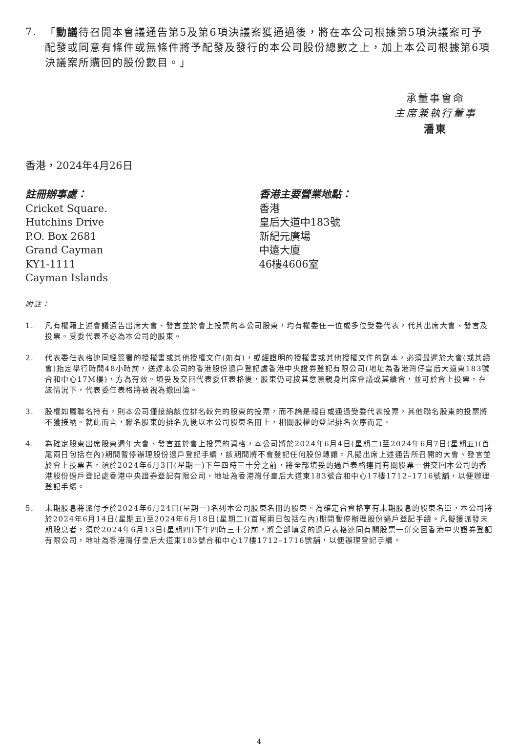7. 「動議待召開本會議通告第5及第6項決議案獲通過後，將在本公司根據第5項決議案可予配發或同意有條件或無條件將予配發及發行的本公司股份總數之上，加上本公司根據第6項決議案所購回的股份數目。」
承董事會命
主席兼執行董事
潘東
香港，2024年4月26日
註冊辦事處：
Cricket Square.
Hutchins Drive
P.O. Box 2681
Grand Cayman
KY1-1111
Cayman Islands
香港主要營業地點：
香港
皇后大道中183號
新紀元廣場
中遠大廈
46樓4606室
附註：
1. 凡有權藉上述會議通告出席大會、發言並於會上投票的本公司股東，均有權委任一位或多位受委代表，代其出席大會、發言及投票。受委代表不必為本公司的股東。
2. 代表委任表格連同經簽署的授權書或其他授權文件(如有)，或經證明的授權書或其他授權文件的副本，必須最遲於大會(或其續會)指定舉行時間48小時前，送達本公司的香港股份過戶登記處香港中央證券登記有限公司(地址為香港灣仔皇后大道東183號合和中心17M樓)，方為有效。填妥及交回代表委任表格後，股東仍可按其意願親身出席會議或其續會，並可於會上投票，在該情況下，代表委任表格將被視為撤回論。
3. 股權如屬聯名持有，則本公司僅接納該位排名較先的股東的投票，而不論是親自或通過受委代表投票，其他聯名股東的投票將不獲接納。就此而言，聯名股東的排名先後以本公司股東名冊上，相關股權的登記排名次序而定。
4. 為確定股東出席股東週年大會、發言並於會上投票的資格，本公司將於2024年6月4日(星期二)至2024年6月7日(星期五)(首尾兩日包括在內)期間暫停辦理股份過戶登記手續，該期間將不會登記任何股份轉讓。凡擬出席上述通告所召開的大會、發言並於會上投票者，須於2024年6月3日(星期一)下午四時三十分之前，將全部填妥的過戶表格連同有關股票一併交回本公司的香港股份過戶登記處香港中央證券登記有限公司，地址為香港灣仔皇后大道東183號合和中心17樓1712–1716號舖，以便辦理登記手續。
5. 末期股息將派付予於2024年6月24日(星期一)名列本公司股東名冊的股東。為確定合資格享有末期股息的股東名單，本公司將於2024年6月14日(星期五)至2024年6月18日(星期二)(首尾兩日包括在內)期間暫停辦理股份過戶登記手續。凡擬獲派發末期股息者，須於2024年6月13日(星期四)下午四時三十分前，將全部填妥的過戶表格連同有關股票一併交回香港中央證券登記有限公司，地址為香港灣仔皇后大道東183號合和中心17樓1712–1716號舖，以便辦理登記手續。
4